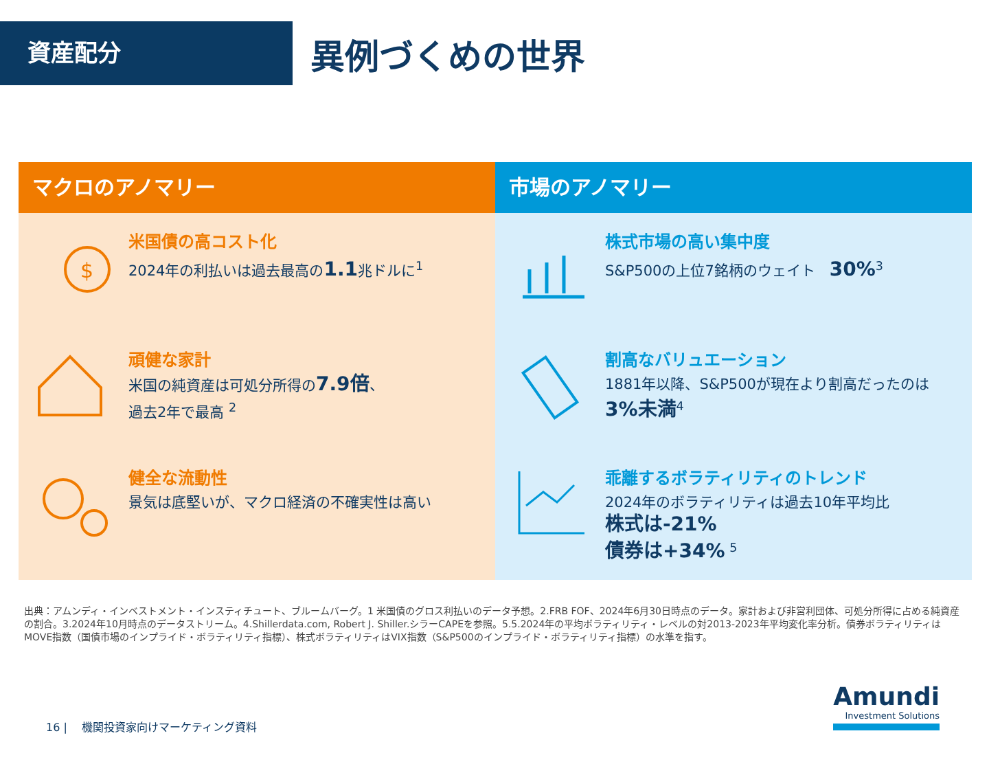資産配分
異例づくめの世界
マクロのアノマリー
$
米国債の高コスト化
2024年の利払いは過去最高の1.1兆ドルに<sup>1</sup>
頑健な家計
米国の純資産は可処分所得の7.9倍、
過去2年で最高 <sup>2</sup>
健全な流動性
景気は底堅いが、マクロ経済の不確実性は高い
市場のアノマリー
株式市場の高い集中度
S&P500の上位7銘柄のウェイト　30%<sup>3</sup>
割高なバリュエーション
1881年以降、S&P500が現在より割高だったのは3%未満<sup>4</sup>
乖離するボラティリティのトレンド
2024年のボラティリティは過去10年平均比
株式は-21%
債券は+34% <sup>5</sup>
出典：アムンディ・インベストメント・インスティチュート、ブルームバーグ。1 米国債のグロス利払いのデータ予想。2.FRB FOF、2024年6月30日時点のデータ。家計および非営利団体、可処分所得に占める純資産の割合。3.2024年10月時点のデータストリーム。4.Shillerdata.com, Robert J. Shiller.シラーCAPEを参照。5.5.2024年の平均ボラティリティ・レベルの対2013-2023年平均変化率分析。債券ボラティリティはMOVE指数（国債市場のインプライド・ボラティリティ指標）、株式ボラティリティはVIX指数（S&P500のインプライド・ボラティリティ指標）の水準を指す。
16 |　 機関投資家向けマーケティング資料
Amundi
Investment Solutions